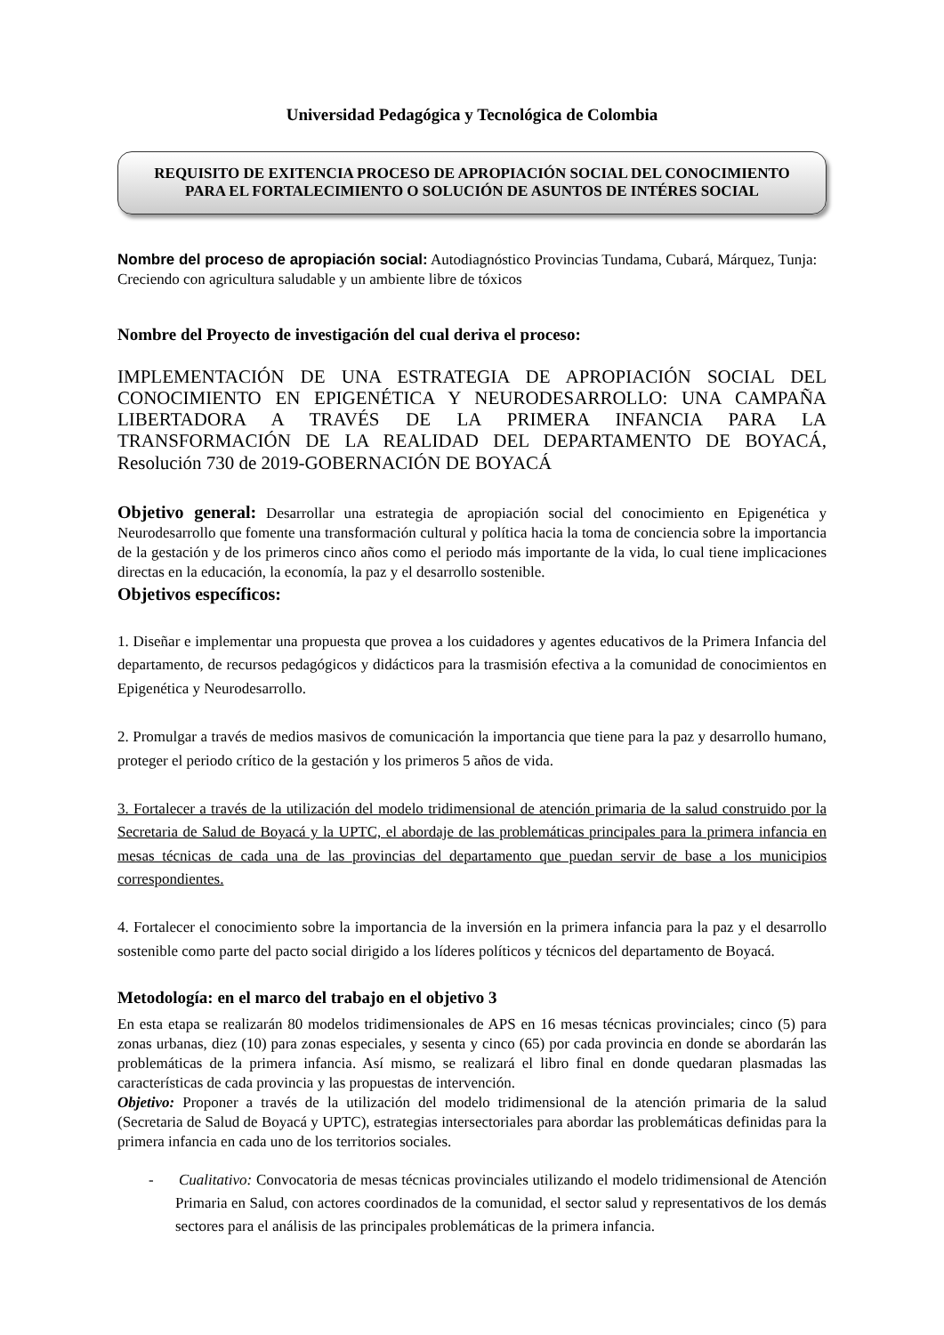Universidad Pedagógica y Tecnológica de Colombia
REQUISITO DE EXITENCIA PROCESO DE APROPIACIÓN SOCIAL DEL CONOCIMIENTO PARA EL FORTALECIMIENTO O SOLUCIÓN DE ASUNTOS DE INTÉRES SOCIAL
Nombre del proceso de apropiación social: Autodiagnóstico Provincias Tundama, Cubará, Márquez, Tunja: Creciendo con agricultura saludable y un ambiente libre de tóxicos
Nombre del Proyecto de investigación del cual deriva el proceso:
IMPLEMENTACIÓN DE UNA ESTRATEGIA DE APROPIACIÓN SOCIAL DEL CONOCIMIENTO EN EPIGENÉTICA Y NEURODESARROLLO: UNA CAMPAÑA LIBERTADORA A TRAVÉS DE LA PRIMERA INFANCIA PARA LA TRANSFORMACIÓN DE LA REALIDAD DEL DEPARTAMENTO DE BOYACÁ, Resolución 730 de 2019-GOBERNACIÓN DE BOYACÁ
Objetivo general: Desarrollar una estrategia de apropiación social del conocimiento en Epigenética y Neurodesarrollo que fomente una transformación cultural y política hacia la toma de conciencia sobre la importancia de la gestación y de los primeros cinco años como el periodo más importante de la vida, lo cual tiene implicaciones directas en la educación, la economía, la paz y el desarrollo sostenible.
Objetivos específicos:
1. Diseñar e implementar una propuesta que provea a los cuidadores y agentes educativos de la Primera Infancia del departamento, de recursos pedagógicos y didácticos para la trasmisión efectiva a la comunidad de conocimientos en Epigenética y Neurodesarrollo.
2. Promulgar a través de medios masivos de comunicación la importancia que tiene para la paz y desarrollo humano, proteger el periodo crítico de la gestación y los primeros 5 años de vida.
3. Fortalecer a través de la utilización del modelo tridimensional de atención primaria de la salud construido por la Secretaria de Salud de Boyacá y la UPTC, el abordaje de las problemáticas principales para la primera infancia en mesas técnicas de cada una de las provincias del departamento que puedan servir de base a los municipios correspondientes.
4. Fortalecer el conocimiento sobre la importancia de la inversión en la primera infancia para la paz y el desarrollo sostenible como parte del pacto social dirigido a los líderes políticos y técnicos del departamento de Boyacá.
Metodología: en el marco del trabajo en el objetivo 3
En esta etapa se realizarán 80 modelos tridimensionales de APS en 16 mesas técnicas provinciales; cinco (5) para zonas urbanas, diez (10) para zonas especiales, y sesenta y cinco (65) por cada provincia en donde se abordarán las problemáticas de la primera infancia. Así mismo, se realizará el libro final en donde quedaran plasmadas las características de cada provincia y las propuestas de intervención.
Objetivo: Proponer a través de la utilización del modelo tridimensional de la atención primaria de la salud (Secretaria de Salud de Boyacá y UPTC), estrategias intersectoriales para abordar las problemáticas definidas para la primera infancia en cada uno de los territorios sociales.
- Cualitativo: Convocatoria de mesas técnicas provinciales utilizando el modelo tridimensional de Atención Primaria en Salud, con actores coordinados de la comunidad, el sector salud y representativos de los demás sectores para el análisis de las principales problemáticas de la primera infancia.